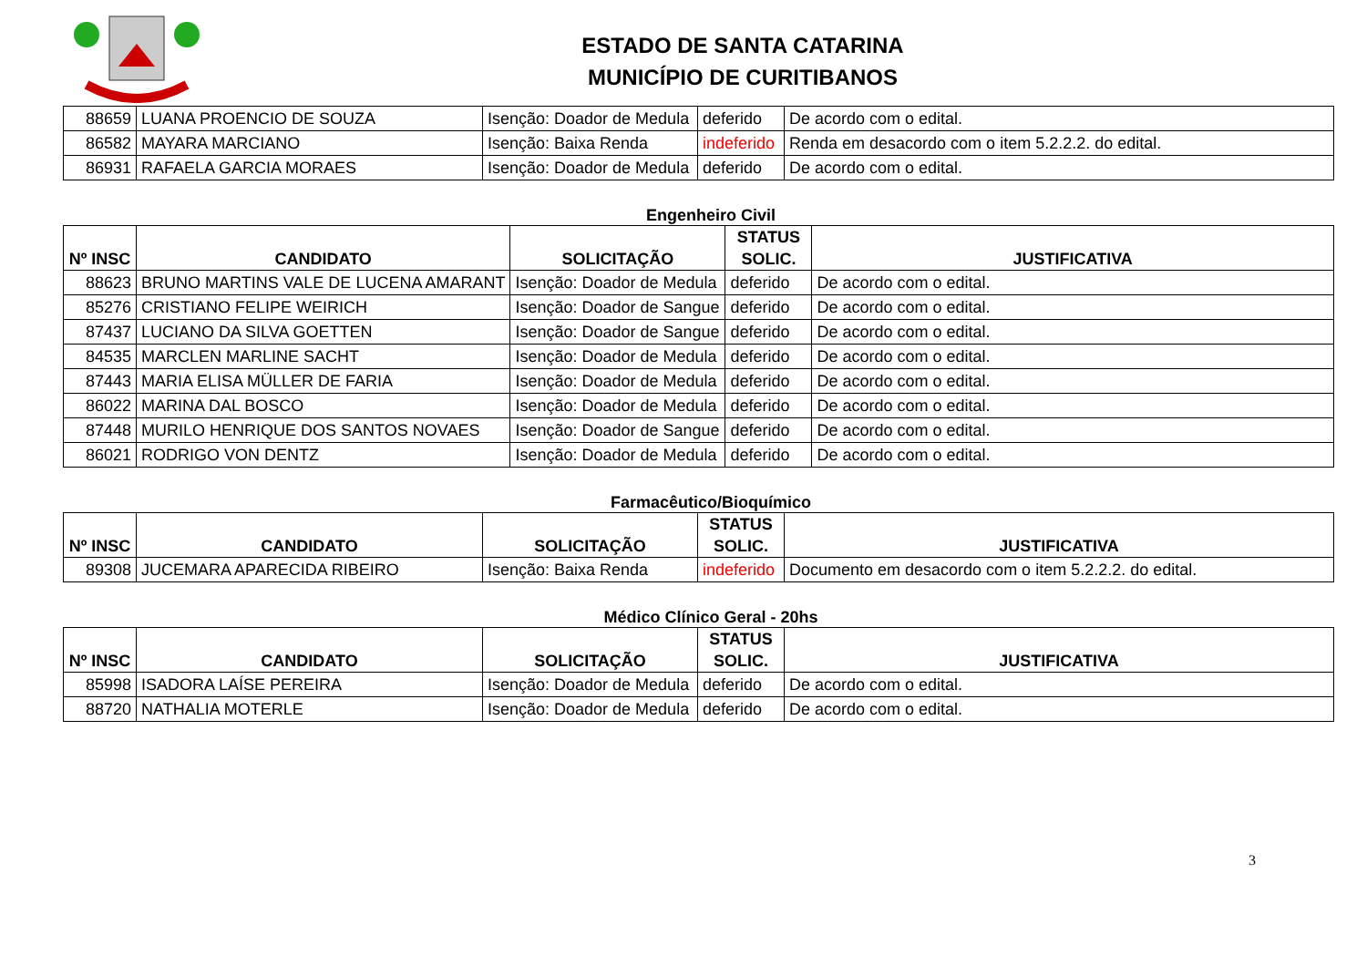ESTADO DE SANTA CATARINA
MUNICÍPIO DE CURITIBANOS
| 88659 | LUANA PROENCIO DE SOUZA | Isenção: Doador de Medula | deferido | De acordo com o edital. |
| 86582 | MAYARA MARCIANO | Isenção: Baixa Renda | indeferido | Renda em desacordo com o item 5.2.2.2. do edital. |
| 86931 | RAFAELA GARCIA MORAES | Isenção: Doador de Medula | deferido | De acordo com o edital. |
Engenheiro Civil
| Nº INSC | CANDIDATO | SOLICITAÇÃO | STATUS SOLIC. | JUSTIFICATIVA |
| --- | --- | --- | --- | --- |
| 88623 | BRUNO MARTINS VALE DE LUCENA AMARANT | Isenção: Doador de Medula | deferido | De acordo com o edital. |
| 85276 | CRISTIANO FELIPE WEIRICH | Isenção: Doador de Sangue | deferido | De acordo com o edital. |
| 87437 | LUCIANO DA SILVA GOETTEN | Isenção: Doador de Sangue | deferido | De acordo com o edital. |
| 84535 | MARCLEN MARLINE SACHT | Isenção: Doador de Medula | deferido | De acordo com o edital. |
| 87443 | MARIA ELISA MÜLLER DE FARIA | Isenção: Doador de Medula | deferido | De acordo com o edital. |
| 86022 | MARINA DAL BOSCO | Isenção: Doador de Medula | deferido | De acordo com o edital. |
| 87448 | MURILO HENRIQUE DOS SANTOS NOVAES | Isenção: Doador de Sangue | deferido | De acordo com o edital. |
| 86021 | RODRIGO VON DENTZ | Isenção: Doador de Medula | deferido | De acordo com o edital. |
Farmacêutico/Bioquímico
| Nº INSC | CANDIDATO | SOLICITAÇÃO | STATUS SOLIC. | JUSTIFICATIVA |
| --- | --- | --- | --- | --- |
| 89308 | JUCEMARA APARECIDA RIBEIRO | Isenção: Baixa Renda | indeferido | Documento em desacordo com o item 5.2.2.2. do edital. |
Médico Clínico Geral - 20hs
| Nº INSC | CANDIDATO | SOLICITAÇÃO | STATUS SOLIC. | JUSTIFICATIVA |
| --- | --- | --- | --- | --- |
| 85998 | ISADORA LAÍSE PEREIRA | Isenção: Doador de Medula | deferido | De acordo com o edital. |
| 88720 | NATHALIA MOTERLE | Isenção: Doador de Medula | deferido | De acordo com o edital. |
3